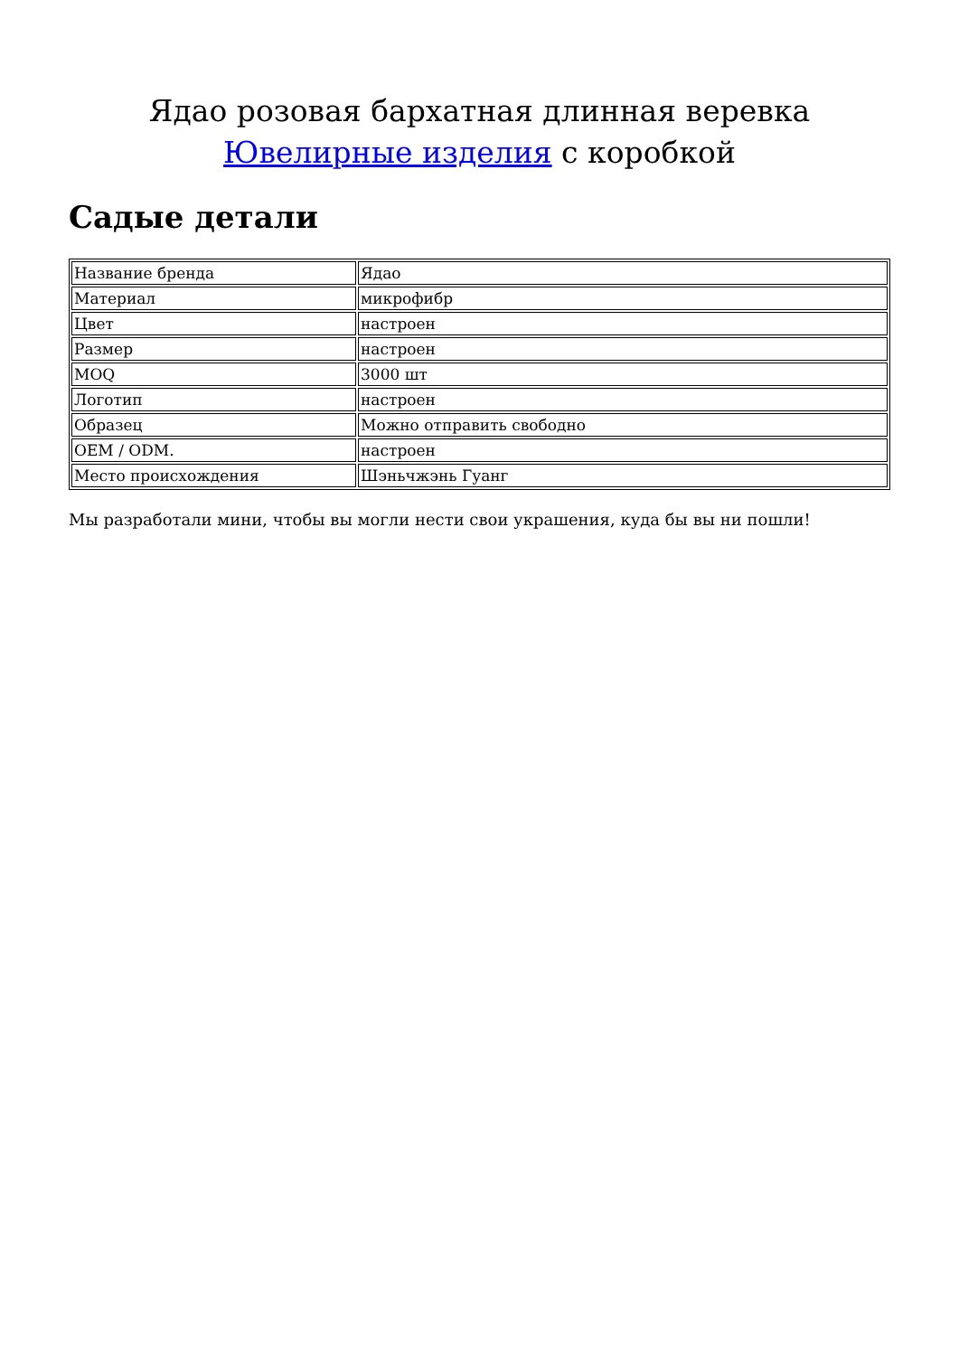Ядао розовая бархатная длинная веревка Ювелирные изделия с коробкой
Садые детали
| Название бренда | Ядао |
| Материал | микрофибр |
| Цвет | настроен |
| Размер | настроен |
| MOQ | 3000 шт |
| Логотип | настроен |
| Образец | Можно отправить свободно |
| OEM / ODM. | настроен |
| Место происхождения | Шэньчжэнь Гуанг |
Мы разработали мини, чтобы вы могли нести свои украшения, куда бы вы ни пошли!